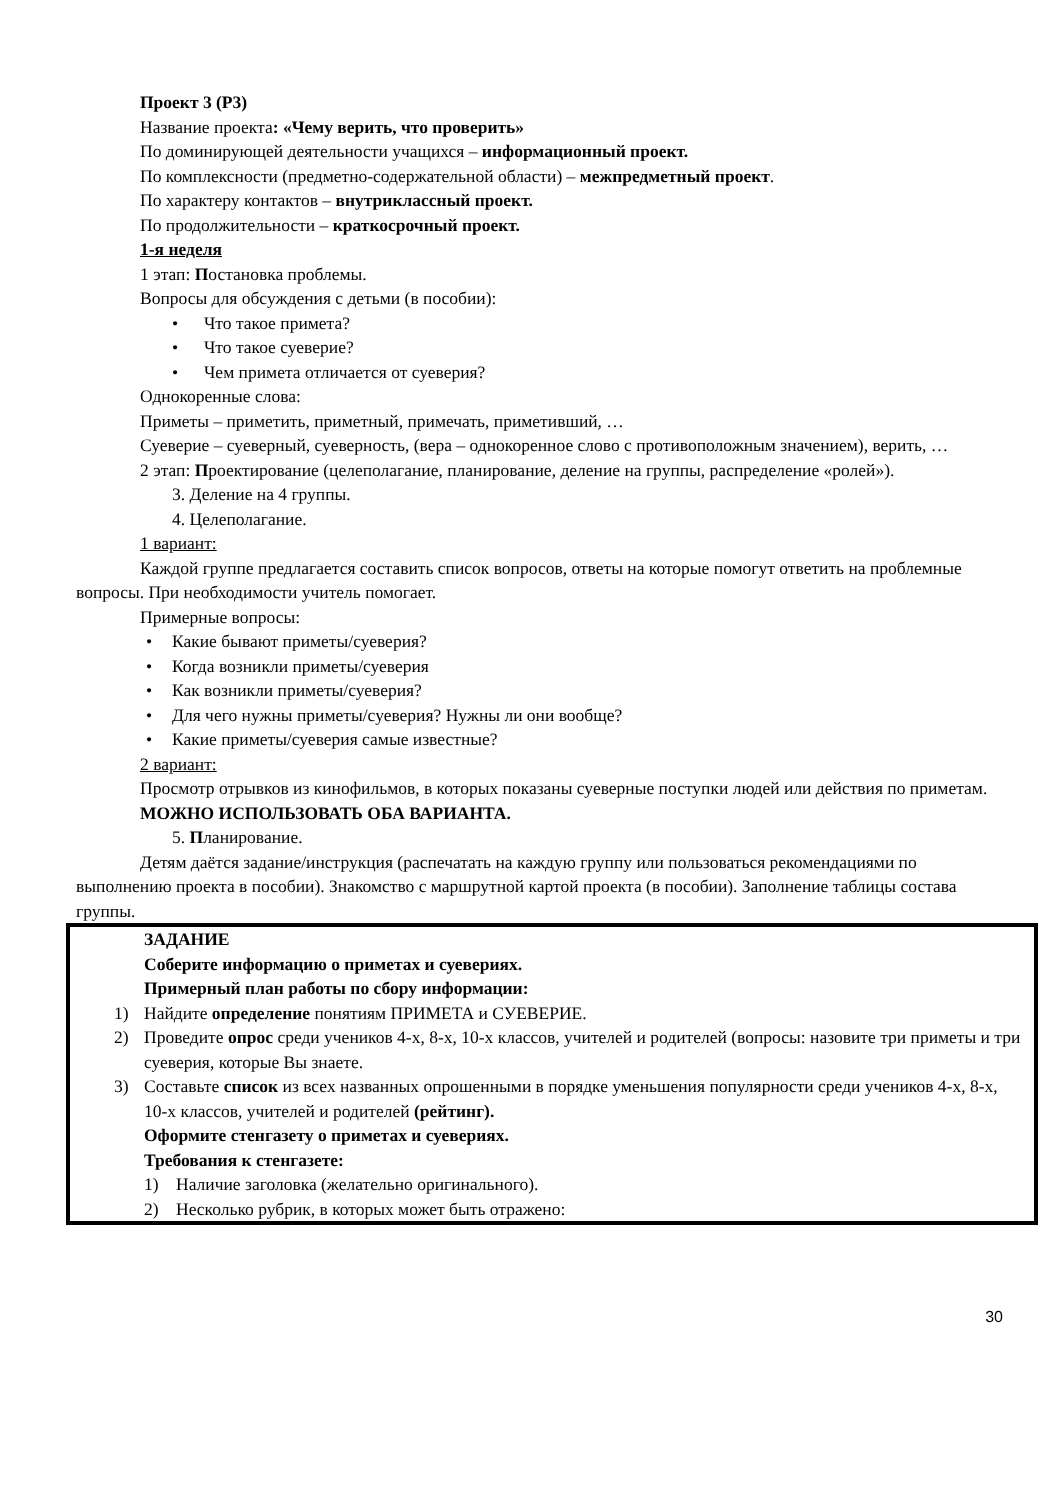Проект 3 (Р3)
Название проекта: «Чему верить, что проверить»
По доминирующей деятельности учащихся – информационный проект.
По комплексности (предметно-содержательной области) – межпредметный проект.
По характеру контактов – внутриклассный проект.
По продолжительности – краткосрочный проект.
1-я неделя
1 этап: Постановка проблемы.
Вопросы для обсуждения с детьми (в пособии):
• Что такое примета?
• Что такое суеверие?
• Чем примета отличается от суеверия?
Однокоренные слова:
Приметы – приметить, приметный, примечать, приметивший, …
Суеверие – суеверный, суеверность, (вера – однокоренное слово с противоположным значением), верить, …
2 этап: Проектирование (целеполагание, планирование, деление на группы, распределение «ролей»).
3. Деление на 4 группы.
4. Целеполагание.
1 вариант:
Каждой группе предлагается составить список вопросов, ответы на которые помогут ответить на проблемные вопросы. При необходимости учитель помогает.
Примерные вопросы:
• Какие бывают приметы/суеверия?
• Когда возникли приметы/суеверия
• Как возникли приметы/суеверия?
• Для чего нужны приметы/суеверия? Нужны ли они вообще?
• Какие приметы/суеверия самые известные?
2 вариант:
Просмотр отрывков из кинофильмов, в которых показаны суеверные поступки людей или действия по приметам.
МОЖНО ИСПОЛЬЗОВАТЬ ОБА ВАРИАНТА.
5. Планирование.
Детям даётся задание/инструкция (распечатать на каждую группу или пользоваться рекомендациями по выполнению проекта в пособии). Знакомство с маршрутной картой проекта (в пособии). Заполнение таблицы состава группы.
ЗАДАНИЕ
Соберите информацию о приметах и суевериях.
Примерный план работы по сбору информации:
1) Найдите определение понятиям ПРИМЕТА и СУЕВЕРИЕ.
2) Проведите опрос среди учеников 4-х, 8-х, 10-х классов, учителей и родителей (вопросы: назовите три приметы и три суеверия, которые Вы знаете.
3) Составьте список из всех названных опрошенными в порядке уменьшения популярности среди учеников 4-х, 8-х, 10-х классов, учителей и родителей (рейтинг).
Оформите стенгазету о приметах и суевериях.
Требования к стенгазете:
1) Наличие заголовка (желательно оригинального).
2) Несколько рубрик, в которых может быть отражено:
30